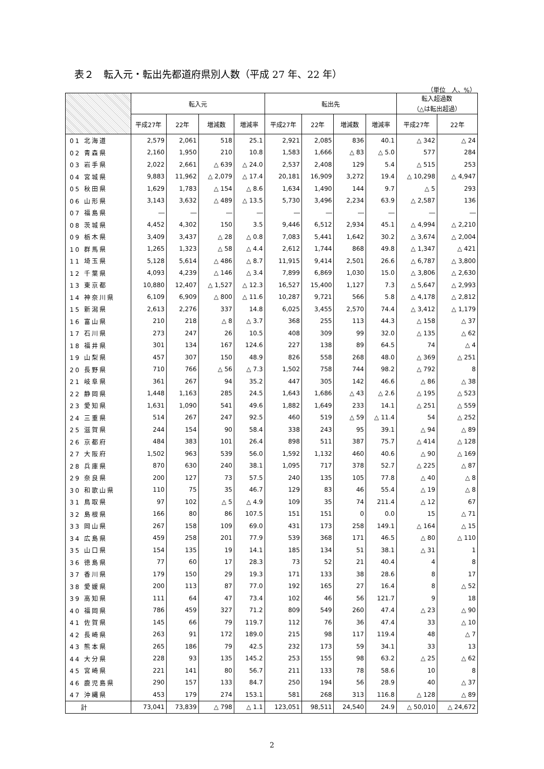表２　転入元・転出先都道府県別人数（平成 27 年、22 年）
（単位　人、%）
| | 転入元 | | | | 転出先 | | | | 転入超過数 （△は転出超過） | |
| --- | --- | --- | --- | --- | --- | --- | --- | --- | --- | --- |
| | 平成27年 | 22年 | 増減数 | 増減率 | 平成27年 | 22年 | 増減数 | 増減率 | 平成27年 | 22年 |
| 01 北海道 | 2,579 | 2,061 | 518 | 25.1 | 2,921 | 2,085 | 836 | 40.1 | △ 342 | △ 24 |
| 02 青森県 | 2,160 | 1,950 | 210 | 10.8 | 1,583 | 1,666 | △ 83 | △ 5.0 | 577 | 284 |
| 03 岩手県 | 2,022 | 2,661 | △ 639 | △ 24.0 | 2,537 | 2,408 | 129 | 5.4 | △ 515 | 253 |
| 04 宮城県 | 9,883 | 11,962 | △ 2,079 | △ 17.4 | 20,181 | 16,909 | 3,272 | 19.4 | △ 10,298 | △ 4,947 |
| 05 秋田県 | 1,629 | 1,783 | △ 154 | △ 8.6 | 1,634 | 1,490 | 144 | 9.7 | △ 5 | 293 |
| 06 山形県 | 3,143 | 3,632 | △ 489 | △ 13.5 | 5,730 | 3,496 | 2,234 | 63.9 | △ 2,587 | 136 |
| 07 福島県 | ― | ― | ― | ― | ― | ― | ― | ― | ― | ― |
| 08 茨城県 | 4,452 | 4,302 | 150 | 3.5 | 9,446 | 6,512 | 2,934 | 45.1 | △ 4,994 | △ 2,210 |
| 09 栃木県 | 3,409 | 3,437 | △ 28 | △ 0.8 | 7,083 | 5,441 | 1,642 | 30.2 | △ 3,674 | △ 2,004 |
| 10 群馬県 | 1,265 | 1,323 | △ 58 | △ 4.4 | 2,612 | 1,744 | 868 | 49.8 | △ 1,347 | △ 421 |
| 11 埼玉県 | 5,128 | 5,614 | △ 486 | △ 8.7 | 11,915 | 9,414 | 2,501 | 26.6 | △ 6,787 | △ 3,800 |
| 12 千葉県 | 4,093 | 4,239 | △ 146 | △ 3.4 | 7,899 | 6,869 | 1,030 | 15.0 | △ 3,806 | △ 2,630 |
| 13 東京都 | 10,880 | 12,407 | △ 1,527 | △ 12.3 | 16,527 | 15,400 | 1,127 | 7.3 | △ 5,647 | △ 2,993 |
| 14 神奈川県 | 6,109 | 6,909 | △ 800 | △ 11.6 | 10,287 | 9,721 | 566 | 5.8 | △ 4,178 | △ 2,812 |
| 15 新潟県 | 2,613 | 2,276 | 337 | 14.8 | 6,025 | 3,455 | 2,570 | 74.4 | △ 3,412 | △ 1,179 |
| 16 富山県 | 210 | 218 | △ 8 | △ 3.7 | 368 | 255 | 113 | 44.3 | △ 158 | △ 37 |
| 17 石川県 | 273 | 247 | 26 | 10.5 | 408 | 309 | 99 | 32.0 | △ 135 | △ 62 |
| 18 福井県 | 301 | 134 | 167 | 124.6 | 227 | 138 | 89 | 64.5 | 74 | △ 4 |
| 19 山梨県 | 457 | 307 | 150 | 48.9 | 826 | 558 | 268 | 48.0 | △ 369 | △ 251 |
| 20 長野県 | 710 | 766 | △ 56 | △ 7.3 | 1,502 | 758 | 744 | 98.2 | △ 792 | 8 |
| 21 岐阜県 | 361 | 267 | 94 | 35.2 | 447 | 305 | 142 | 46.6 | △ 86 | △ 38 |
| 22 静岡県 | 1,448 | 1,163 | 285 | 24.5 | 1,643 | 1,686 | △ 43 | △ 2.6 | △ 195 | △ 523 |
| 23 愛知県 | 1,631 | 1,090 | 541 | 49.6 | 1,882 | 1,649 | 233 | 14.1 | △ 251 | △ 559 |
| 24 三重県 | 514 | 267 | 247 | 92.5 | 460 | 519 | △ 59 | △ 11.4 | 54 | △ 252 |
| 25 滋賀県 | 244 | 154 | 90 | 58.4 | 338 | 243 | 95 | 39.1 | △ 94 | △ 89 |
| 26 京都府 | 484 | 383 | 101 | 26.4 | 898 | 511 | 387 | 75.7 | △ 414 | △ 128 |
| 27 大阪府 | 1,502 | 963 | 539 | 56.0 | 1,592 | 1,132 | 460 | 40.6 | △ 90 | △ 169 |
| 28 兵庫県 | 870 | 630 | 240 | 38.1 | 1,095 | 717 | 378 | 52.7 | △ 225 | △ 87 |
| 29 奈良県 | 200 | 127 | 73 | 57.5 | 240 | 135 | 105 | 77.8 | △ 40 | △ 8 |
| 30 和歌山県 | 110 | 75 | 35 | 46.7 | 129 | 83 | 46 | 55.4 | △ 19 | △ 8 |
| 31 鳥取県 | 97 | 102 | △ 5 | △ 4.9 | 109 | 35 | 74 | 211.4 | △ 12 | 67 |
| 32 島根県 | 166 | 80 | 86 | 107.5 | 151 | 151 | 0 | 0.0 | 15 | △ 71 |
| 33 岡山県 | 267 | 158 | 109 | 69.0 | 431 | 173 | 258 | 149.1 | △ 164 | △ 15 |
| 34 広島県 | 459 | 258 | 201 | 77.9 | 539 | 368 | 171 | 46.5 | △ 80 | △ 110 |
| 35 山口県 | 154 | 135 | 19 | 14.1 | 185 | 134 | 51 | 38.1 | △ 31 | 1 |
| 36 徳島県 | 77 | 60 | 17 | 28.3 | 73 | 52 | 21 | 40.4 | 4 | 8 |
| 37 香川県 | 179 | 150 | 29 | 19.3 | 171 | 133 | 38 | 28.6 | 8 | 17 |
| 38 愛媛県 | 200 | 113 | 87 | 77.0 | 192 | 165 | 27 | 16.4 | 8 | △ 52 |
| 39 高知県 | 111 | 64 | 47 | 73.4 | 102 | 46 | 56 | 121.7 | 9 | 18 |
| 40 福岡県 | 786 | 459 | 327 | 71.2 | 809 | 549 | 260 | 47.4 | △ 23 | △ 90 |
| 41 佐賀県 | 145 | 66 | 79 | 119.7 | 112 | 76 | 36 | 47.4 | 33 | △ 10 |
| 42 長崎県 | 263 | 91 | 172 | 189.0 | 215 | 98 | 117 | 119.4 | 48 | △ 7 |
| 43 熊本県 | 265 | 186 | 79 | 42.5 | 232 | 173 | 59 | 34.1 | 33 | 13 |
| 44 大分県 | 228 | 93 | 135 | 145.2 | 253 | 155 | 98 | 63.2 | △ 25 | △ 62 |
| 45 宮崎県 | 221 | 141 | 80 | 56.7 | 211 | 133 | 78 | 58.6 | 10 | 8 |
| 46 鹿児島県 | 290 | 157 | 133 | 84.7 | 250 | 194 | 56 | 28.9 | 40 | △ 37 |
| 47 沖縄県 | 453 | 179 | 274 | 153.1 | 581 | 268 | 313 | 116.8 | △ 128 | △ 89 |
| 計 | 73,041 | 73,839 | △ 798 | △ 1.1 | 123,051 | 98,511 | 24,540 | 24.9 | △ 50,010 | △ 24,672 |
2